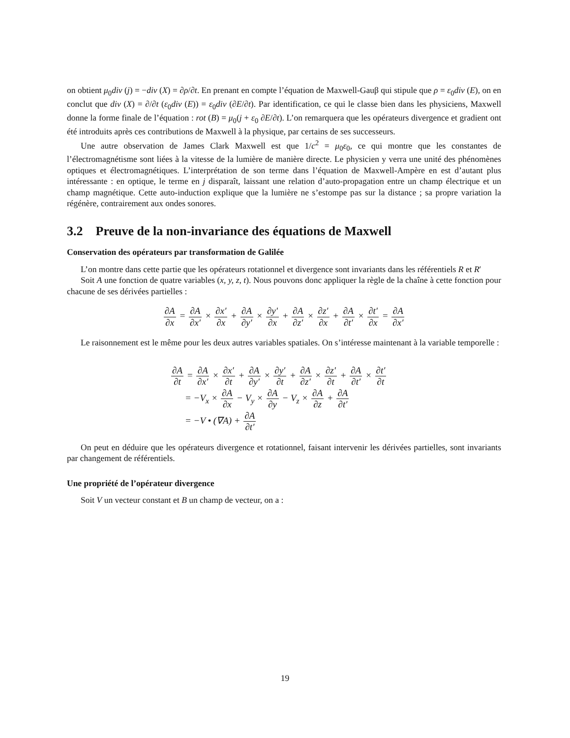on obtient μ<sub>0</sub>div (j) = −div (X) = ∂ρ/∂t. En prenant en compte l’équation de Maxwell-Gauβ qui stipule que ρ = ε<sub>0</sub>div (E), on en conclut que div (X) = ∂/∂t (ε<sub>0</sub>div (E)) = ε<sub>0</sub>div (∂E/∂t). Par identification, ce qui le classe bien dans les physiciens, Maxwell donne la forme finale de l’équation : rot (B) = μ<sub>0</sub>(j + ε<sub>0</sub> ∂E/∂t). L’on remarquera que les opérateurs divergence et gradient ont été introduits après ces contributions de Maxwell à la physique, par certains de ses successeurs.
Une autre observation de James Clark Maxwell est que 1/c<sup>2</sup> = μ<sub>0</sub>ε<sub>0</sub>, ce qui montre que les constantes de l’électromagnétisme sont liées à la vitesse de la lumière de manière directe. Le physicien y verra une unité des phénomènes optiques et électromagnétiques. L’interprétation de son terme dans l’équation de Maxwell-Ampère en est d’autant plus intéressante : en optique, le terme en j disparaît, laissant une relation d’auto-propagation entre un champ électrique et un champ magnétique. Cette auto-induction explique que la lumière ne s’estompe pas sur la distance ; sa propre variation la régénère, contrairement aux ondes sonores.
3.2 Preuve de la non-invariance des équations de Maxwell
Conservation des opérateurs par transformation de Galilée
L’on montre dans cette partie que les opérateurs rotationnel et divergence sont invariants dans les référentiels R et R′
Soit A une fonction de quatre variables (x, y, z, t). Nous pouvons donc appliquer la règle de la chaîne à cette fonction pour chacune de ses dérivées partielles :
∂A ∂x = ∂A ∂x′ × ∂x′ ∂x + ∂A ∂y′ × ∂y′ ∂x + ∂A ∂z′ × ∂z′ ∂x + ∂A ∂t′ × ∂t′ ∂x = ∂A ∂x′
Le raisonnement est le même pour les deux autres variables spatiales. On s’intéresse maintenant à la variable temporelle :
∂A ∂t = ∂A ∂x′ × ∂x′ ∂t + ∂A ∂y′ × ∂y′ ∂t + ∂A ∂z′ × ∂z′ ∂t + ∂A ∂t′ × ∂t′ ∂t
= −V<sub>x</sub> × ∂A ∂x − V<sub>y</sub> × ∂A ∂y − V<sub>z</sub> × ∂A ∂z + ∂A ∂t′
= −V • (∇A) + ∂A ∂t′
On peut en déduire que les opérateurs divergence et rotationnel, faisant intervenir les dérivées partielles, sont invariants par changement de référentiels.
Une propriété de l’opérateur divergence
Soit V un vecteur constant et B un champ de vecteur, on a :
19